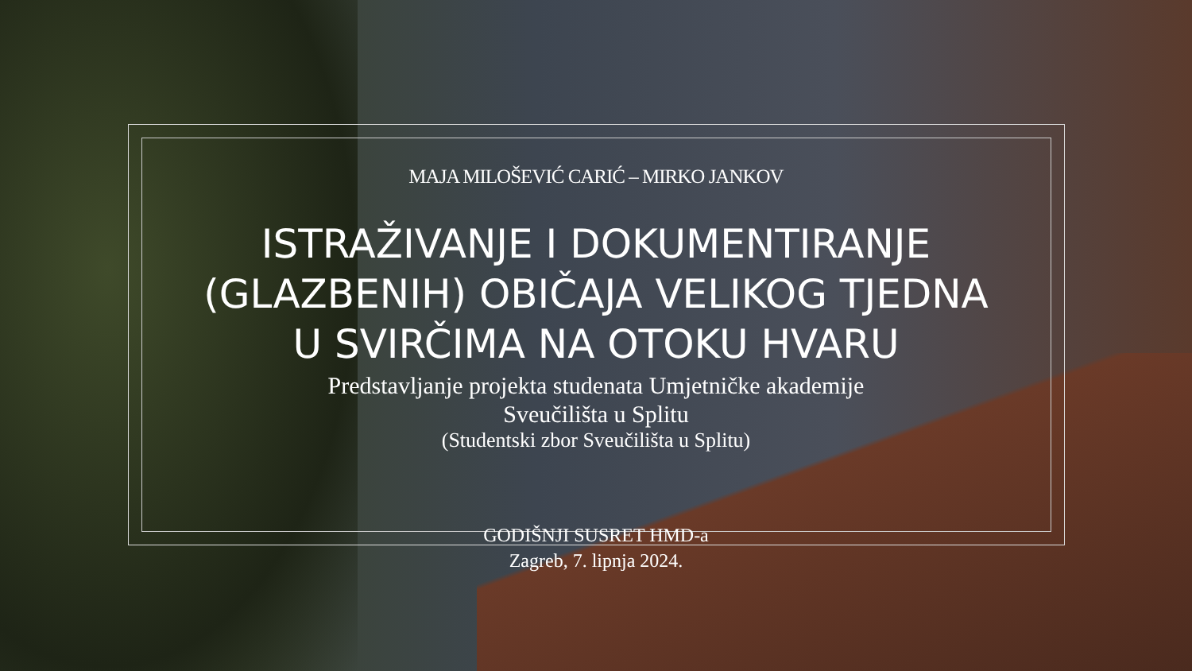MAJA MILOŠEVIĆ CARIĆ – MIRKO JANKOV
ISTRAŽIVANJE I DOKUMENTIRANJE (GLAZBENIH) OBIČAJA VELIKOG TJEDNA U SVIRČIMA NA OTOKU HVARU
Predstavljanje projekta studenata Umjetničke akademije
Sveučilišta u Splitu
(Studentski zbor Sveučilišta u Splitu)
GODIŠNJI SUSRET HMD-a
Zagreb, 7. lipnja 2024.